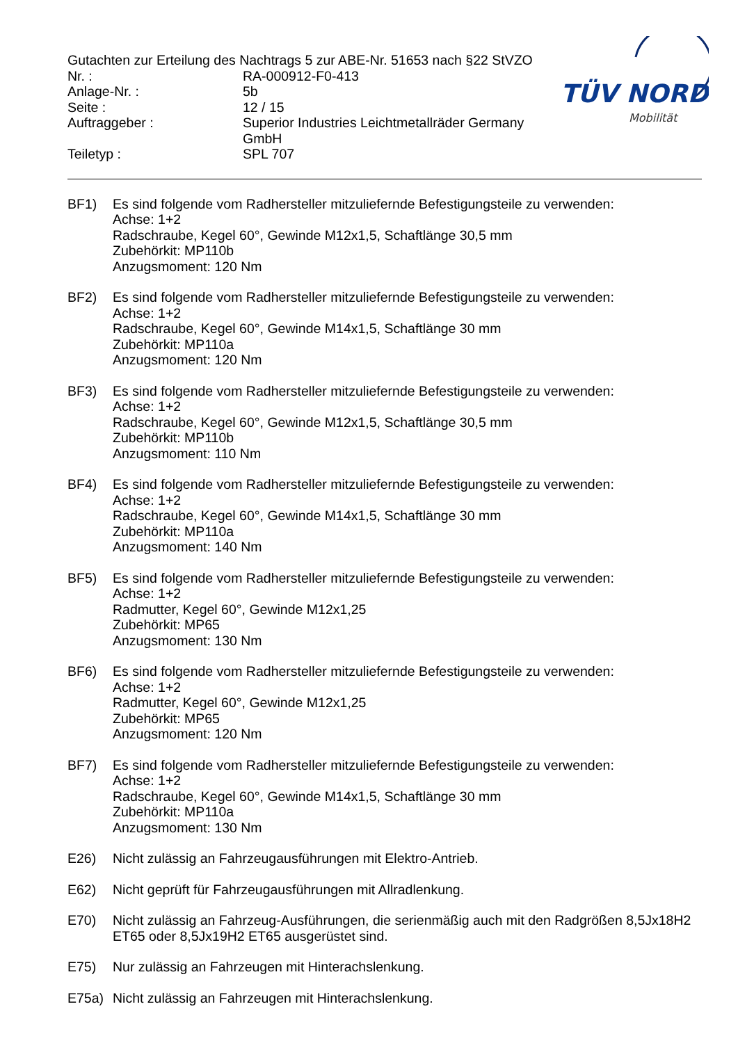TÜV NORD
Mobilität
Gutachten zur Erteilung des Nachtrags 5 zur ABE-Nr. 51653 nach §22 StVZO
Nr. :
RA-000912-F0-413
Anlage-Nr. :
5b
Seite :
12 / 15
Auftraggeber :
Superior Industries Leichtmetallräder Germany GmbH
Teiletyp :
SPL 707
BF1)
Es sind folgende vom Radhersteller mitzuliefernde Befestigungsteile zu verwenden:
Achse: 1+2
Radschraube, Kegel 60°, Gewinde M12x1,5, Schaftlänge 30,5 mm
Zubehörkit: MP110b
Anzugsmoment: 120 Nm
BF2)
Es sind folgende vom Radhersteller mitzuliefernde Befestigungsteile zu verwenden:
Achse: 1+2
Radschraube, Kegel 60°, Gewinde M14x1,5, Schaftlänge 30 mm
Zubehörkit: MP110a
Anzugsmoment: 120 Nm
BF3)
Es sind folgende vom Radhersteller mitzuliefernde Befestigungsteile zu verwenden:
Achse: 1+2
Radschraube, Kegel 60°, Gewinde M12x1,5, Schaftlänge 30,5 mm
Zubehörkit: MP110b
Anzugsmoment: 110 Nm
BF4)
Es sind folgende vom Radhersteller mitzuliefernde Befestigungsteile zu verwenden:
Achse: 1+2
Radschraube, Kegel 60°, Gewinde M14x1,5, Schaftlänge 30 mm
Zubehörkit: MP110a
Anzugsmoment: 140 Nm
BF5)
Es sind folgende vom Radhersteller mitzuliefernde Befestigungsteile zu verwenden:
Achse: 1+2
Radmutter, Kegel 60°, Gewinde M12x1,25
Zubehörkit: MP65
Anzugsmoment: 130 Nm
BF6)
Es sind folgende vom Radhersteller mitzuliefernde Befestigungsteile zu verwenden:
Achse: 1+2
Radmutter, Kegel 60°, Gewinde M12x1,25
Zubehörkit: MP65
Anzugsmoment: 120 Nm
BF7)
Es sind folgende vom Radhersteller mitzuliefernde Befestigungsteile zu verwenden:
Achse: 1+2
Radschraube, Kegel 60°, Gewinde M14x1,5, Schaftlänge 30 mm
Zubehörkit: MP110a
Anzugsmoment: 130 Nm
E26)
Nicht zulässig an Fahrzeugausführungen mit Elektro-Antrieb.
E62)
Nicht geprüft für Fahrzeugausführungen mit Allradlenkung.
E70)
Nicht zulässig an Fahrzeug-Ausführungen, die serienmäßig auch mit den Radgrößen 8,5Jx18H2 ET65 oder 8,5Jx19H2 ET65 ausgerüstet sind.
E75)
Nur zulässig an Fahrzeugen mit Hinterachslenkung.
E75a)
Nicht zulässig an Fahrzeugen mit Hinterachslenkung.